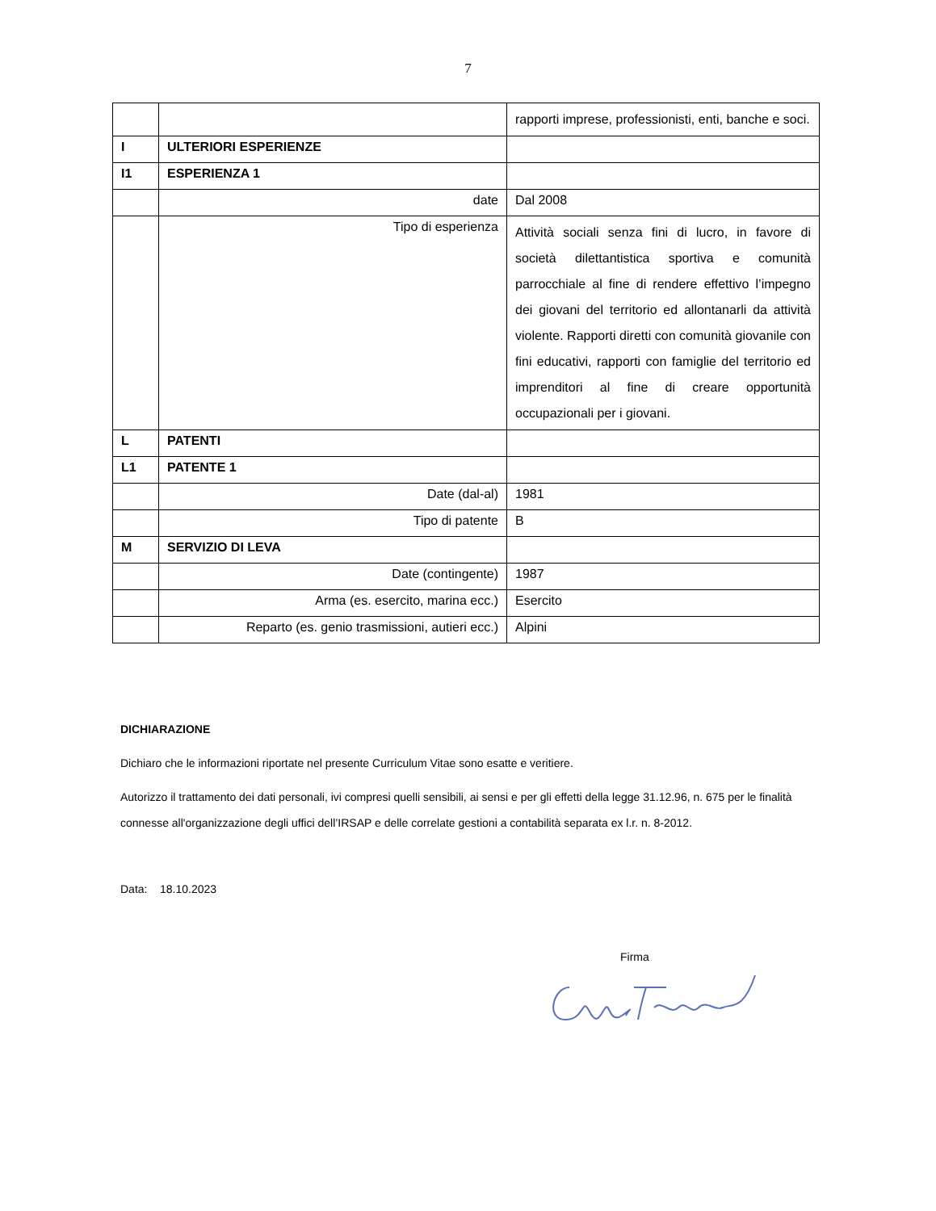7
| | | rapporti imprese, professionisti, enti, banche e soci. |
| I | ULTERIORI ESPERIENZE | |
| I1 | ESPERIENZA 1 | |
| | date | Dal 2008 |
| | Tipo di esperienza | Attività sociali senza fini di lucro, in favore di società dilettantistica sportiva e comunità parrocchiale al fine di rendere effettivo l’impegno dei giovani del territorio ed allontanarli da attività violente. Rapporti diretti con comunità giovanile con fini educativi, rapporti con famiglie del territorio ed imprenditori al fine di creare opportunità occupazionali per i giovani. |
| L | PATENTI | |
| L1 | PATENTE 1 | |
| | Date (dal-al) | 1981 |
| | Tipo di patente | B |
| M | SERVIZIO DI LEVA | |
| | Date (contingente) | 1987 |
| | Arma (es. esercito, marina ecc.) | Esercito |
| | Reparto (es. genio trasmissioni, autieri ecc.) | Alpini |
DICHIARAZIONE
Dichiaro che le informazioni riportate nel presente Curriculum Vitae sono esatte e veritiere.
Autorizzo il trattamento dei dati personali, ivi compresi quelli sensibili, ai sensi e per gli effetti della legge 31.12.96, n. 675 per le finalità connesse all'organizzazione degli uffici dell’IRSAP e delle correlate gestioni a contabilità separata ex l.r. n. 8-2012.
Data: 18.10.2023
Firma